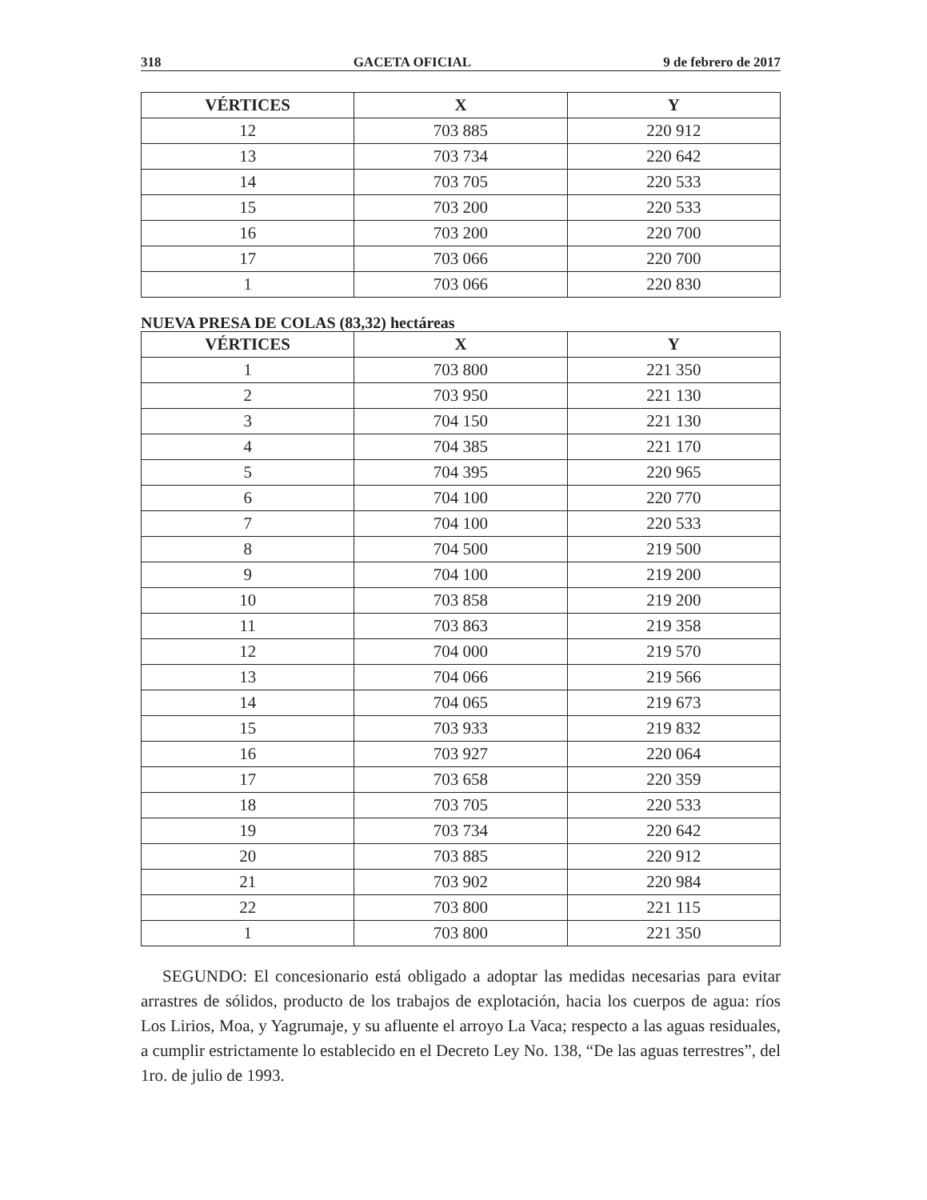318 GACETA OFICIAL 9 de febrero de 2017
| VÉRTICES | X | Y |
| --- | --- | --- |
| 12 | 703 885 | 220 912 |
| 13 | 703 734 | 220 642 |
| 14 | 703 705 | 220 533 |
| 15 | 703 200 | 220 533 |
| 16 | 703 200 | 220 700 |
| 17 | 703 066 | 220 700 |
| 1 | 703 066 | 220 830 |
NUEVA PRESA DE COLAS (83,32) hectáreas
| VÉRTICES | X | Y |
| --- | --- | --- |
| 1 | 703 800 | 221 350 |
| 2 | 703 950 | 221 130 |
| 3 | 704 150 | 221 130 |
| 4 | 704 385 | 221 170 |
| 5 | 704 395 | 220 965 |
| 6 | 704 100 | 220 770 |
| 7 | 704 100 | 220 533 |
| 8 | 704 500 | 219 500 |
| 9 | 704 100 | 219 200 |
| 10 | 703 858 | 219 200 |
| 11 | 703 863 | 219 358 |
| 12 | 704 000 | 219 570 |
| 13 | 704 066 | 219 566 |
| 14 | 704 065 | 219 673 |
| 15 | 703 933 | 219 832 |
| 16 | 703 927 | 220 064 |
| 17 | 703 658 | 220 359 |
| 18 | 703 705 | 220 533 |
| 19 | 703 734 | 220 642 |
| 20 | 703 885 | 220 912 |
| 21 | 703 902 | 220 984 |
| 22 | 703 800 | 221 115 |
| 1 | 703 800 | 221 350 |
SEGUNDO: El concesionario está obligado a adoptar las medidas necesarias para evitar arrastres de sólidos, producto de los trabajos de explotación, hacia los cuerpos de agua: ríos Los Lirios, Moa, y Yagrumaje, y su afluente el arroyo La Vaca; respecto a las aguas residuales, a cumplir estrictamente lo establecido en el Decreto Ley No. 138, “De las aguas terrestres”, del 1ro. de julio de 1993.